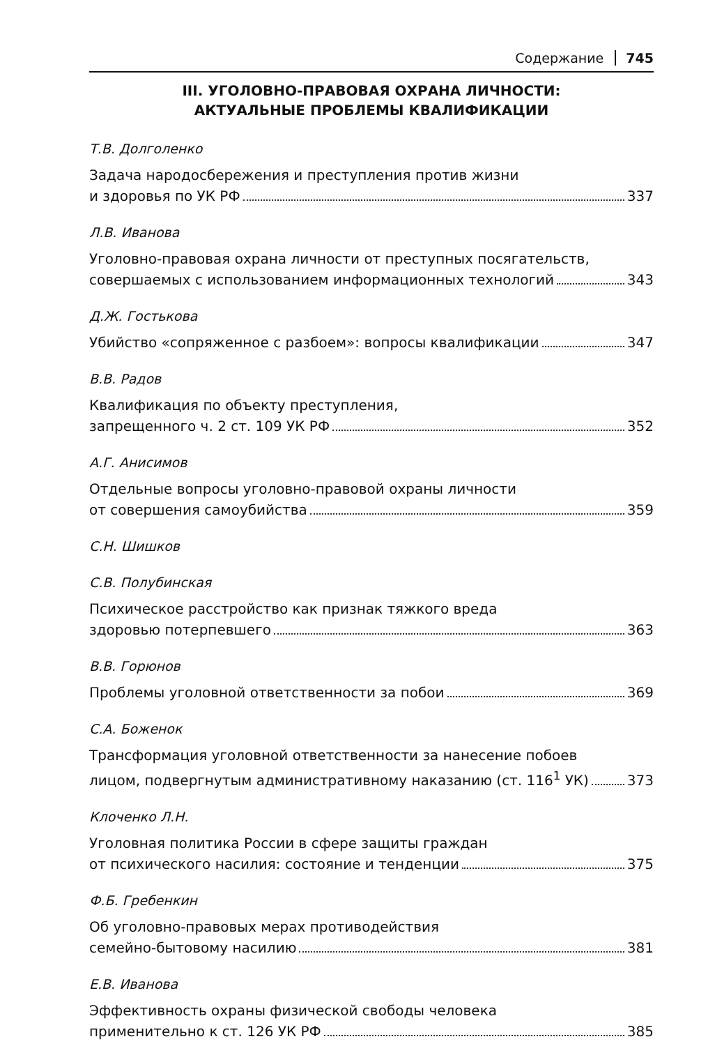Содержание 745
III. УГОЛОВНО-ПРАВОВАЯ ОХРАНА ЛИЧНОСТИ:
АКТУАЛЬНЫЕ ПРОБЛЕМЫ КВАЛИФИКАЦИИ
Т.В. Долголенко
Задача народосбережения и преступления против жизни
и здоровья по УК РФ 337
Л.В. Иванова
Уголовно-правовая охрана личности от преступных посягательств,
совершаемых с использованием информационных технологий 343
Д.Ж. Гостькова
Убийство «сопряженное с разбоем»: вопросы квалификации 347
В.В. Радов
Квалификация по объекту преступления,
запрещенного ч. 2 ст. 109 УК РФ 352
А.Г. Анисимов
Отдельные вопросы уголовно-правовой охраны личности
от совершения самоубийства 359
С.Н. Шишков
С.В. Полубинская
Психическое расстройство как признак тяжкого вреда
здоровью потерпевшего 363
В.В. Горюнов
Проблемы уголовной ответственности за побои 369
С.А. Боженок
Трансформация уголовной ответственности за нанесение побоев
лицом, подвергнутым административному наказанию (ст. 116<sup>1</sup> УК) 373
Клоченко Л.Н.
Уголовная политика России в сфере защиты граждан
от психического насилия: состояние и тенденции 375
Ф.Б. Гребенкин
Об уголовно-правовых мерах противодействия
семейно-бытовому насилию 381
Е.В. Иванова
Эффективность охраны физической свободы человека
применительно к ст. 126 УК РФ 385